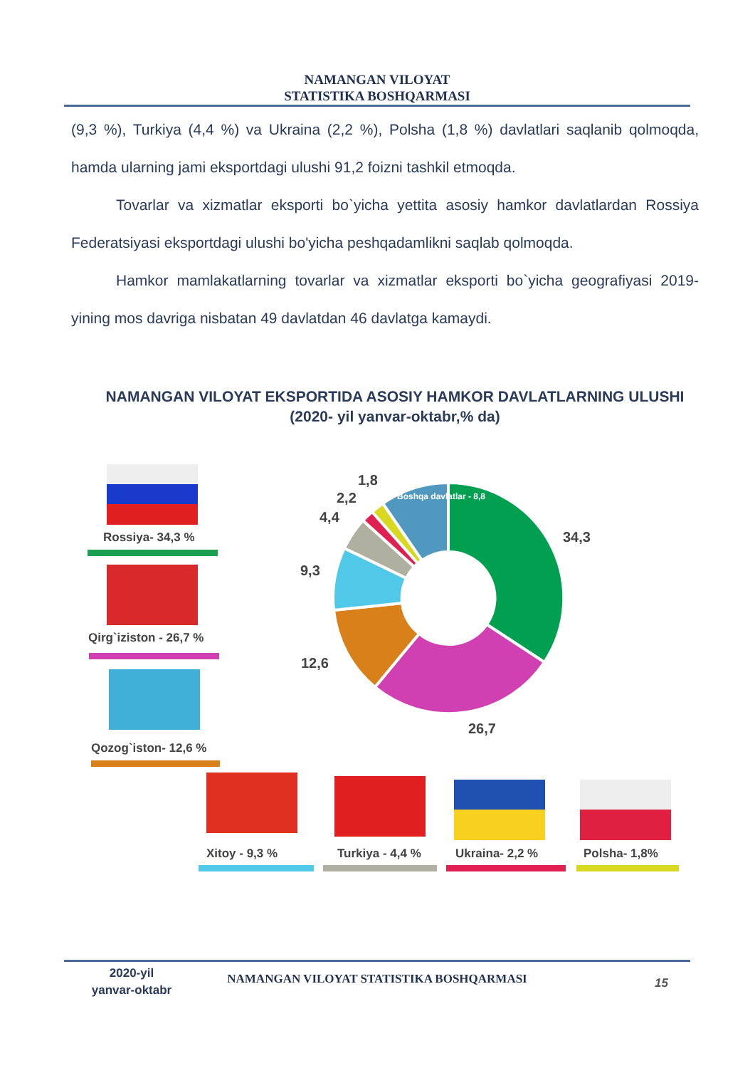NAMANGAN VILOYAT
STATISTIKA BOSHQARMASI
(9,3 %), Turkiya (4,4 %) va Ukraina (2,2 %), Polsha (1,8 %) davlatlari saqlanib qolmoqda, hamda ularning jami eksportdagi ulushi 91,2 foizni tashkil etmoqda.
Tovarlar va xizmatlar eksporti bo`yicha yettita asosiy hamkor davlatlardan Rossiya Federatsiyasi eksportdagi ulushi bo'yicha peshqadamlikni saqlab qolmoqda.
Hamkor mamlakatlarning tovarlar va xizmatlar eksporti bo`yicha geografiyasi 2019- yining mos davriga nisbatan 49 davlatdan 46 davlatga kamaydi.
NAMANGAN VILOYAT EKSPORTIDA ASOSIY HAMKOR DAVLATLARNING ULUSHI
(2020- yil yanvar-oktabr,% da)
Rossiya- 34,3 %
Qirg`iziston - 26,7 %
Qozog`iston- 12,6 %
1,8
2,2
4,4
Boshqa davlatlar - 8,8
34,3
9,3
12,6
26,7
Xitoy - 9,3 % Turkiya - 4,4 % Ukraina- 2,2 % Polsha- 1,8%
2020-yil
yanvar-oktabr
NAMANGAN VILOYAT STATISTIKA BOSHQARMASI 15